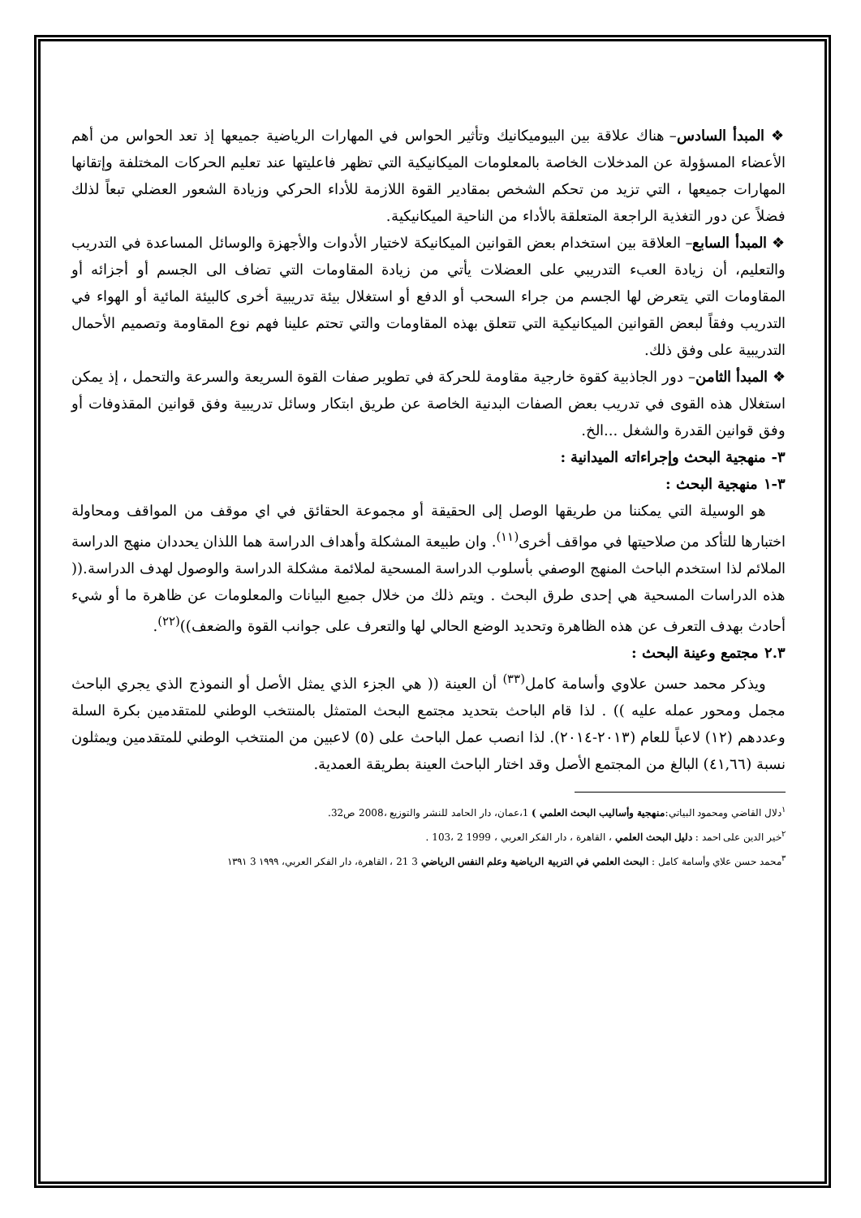❖ المبدأ السادس– هناك علاقة بين البيوميكانيك وتأثير الحواس في المهارات الرياضية جميعها إذ تعد الحواس من أهم الأعضاء المسؤولة عن المدخلات الخاصة بالمعلومات الميكانيكية التي تظهر فاعليتها عند تعليم الحركات المختلفة وإتقانها المهارات جميعها ، التي تزيد من تحكم الشخص بمقادير القوة اللازمة للأداء الحركي وزيادة الشعور العضلي تبعاً لذلك فضلاً عن دور التغذية الراجعة المتعلقة بالأداء من الناحية الميكانيكية.
❖ المبدأ السابع– العلاقة بين استخدام بعض القوانين الميكانيكة لاختيار الأدوات والأجهزة والوسائل المساعدة في التدريب والتعليم، أن زيادة العبء التدريبي على العضلات يأتي من زيادة المقاومات التي تضاف الى الجسم أو أجزائه أو المقاومات التي يتعرض لها الجسم من جراء السحب أو الدفع أو استغلال بيئة تدريبية أخرى كالبيئة المائية أو الهواء في التدريب وفقاً لبعض القوانين الميكانيكية التي تتعلق بهذه المقاومات والتي تحتم علينا فهم نوع المقاومة وتصميم الأحمال التدريبية على وفق ذلك.
❖ المبدأ الثامن– دور الجاذبية كقوة خارجية مقاومة للحركة في تطوير صفات القوة السريعة والسرعة والتحمل ، إذ يمكن استغلال هذه القوى في تدريب بعض الصفات البدنية الخاصة عن طريق ابتكار وسائل تدريبية وفق قوانين المقذوفات أو وفق قوانين القدرة والشغل ...الخ.
٣- منهجية البحث وإجراءاته الميدانية :
٣-١ منهجية البحث :
هو الوسيلة التي يمكننا من طريقها الوصل إلى الحقيقة أو مجموعة الحقائق في اي موقف من المواقف ومحاولة اختبارها للتأكد من صلاحيتها في مواقف أخرى<sup>(١١)</sup>. وان طبيعة المشكلة وأهداف الدراسة هما اللذان يحددان منهج الدراسة الملائم لذا استخدم الباحث المنهج الوصفي بأسلوب الدراسة المسحية لملائمة مشكلة الدراسة والوصول لهدف الدراسة.(( هذه الدراسات المسحية هي إحدى طرق البحث . ويتم ذلك من خلال جميع البيانات والمعلومات عن ظاهرة ما أو شيء أحادث بهدف التعرف عن هذه الظاهرة وتحديد الوضع الحالي لها والتعرف على جوانب القوة والضعف))<sup>(٢٢)</sup>.
٢.٣ مجتمع وعينة البحث :
ويذكر محمد حسن علاوي وأسامة كامل<sup>(٣٣)</sup> أن العينة (( هي الجزء الذي يمثل الأصل أو النموذج الذي يجري الباحث مجمل ومحور عمله عليه )) . لذا قام الباحث بتحديد مجتمع البحث المتمثل بالمنتخب الوطني للمتقدمين بكرة السلة وعددهم (١٢) لاعباً للعام (٢٠١٣-٢٠١٤). لذا انصب عمل الباحث على (٥) لاعبين من المنتخب الوطني للمتقدمين ويمثلون نسبة (٤١,٦٦) البالغ من المجتمع الأصل وقد اختار الباحث العينة بطريقة العمدية.
<sup>١</sup> دلال القاضي ومحمود البياتي:منهجية وأساليب البحث العلمي ) 1،عمان، دار الحامد للنشر والتوزيع ،2008 ص32.
<sup>٢</sup> خير الدين على احمد : دليل البحث العلمي ، القاهرة ، دار الفكر العربي ، 1999 2 ،103 .
<sup>٣</sup> محمد حسن علاي وأسامة كامل : البحث العلمي في التربية الرياضية وعلم النفس الرياضي 3 21 ، القاهرة، دار الفكر العربي، ١٩٩٩ 3 ١٣٩١